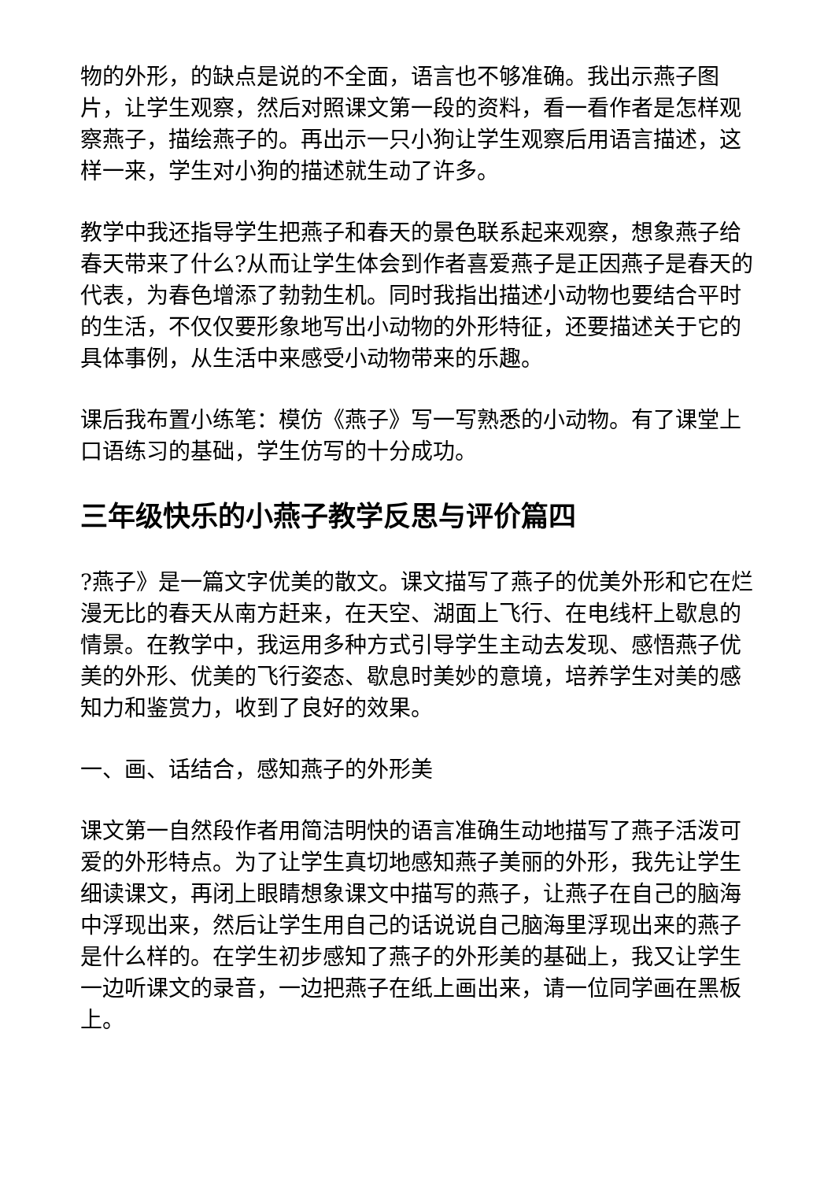物的外形，的缺点是说的不全面，语言也不够准确。我出示燕子图片，让学生观察，然后对照课文第一段的资料，看一看作者是怎样观察燕子，描绘燕子的。再出示一只小狗让学生观察后用语言描述，这样一来，学生对小狗的描述就生动了许多。
教学中我还指导学生把燕子和春天的景色联系起来观察，想象燕子给春天带来了什么?从而让学生体会到作者喜爱燕子是正因燕子是春天的代表，为春色增添了勃勃生机。同时我指出描述小动物也要结合平时的生活，不仅仅要形象地写出小动物的外形特征，还要描述关于它的具体事例，从生活中来感受小动物带来的乐趣。
课后我布置小练笔：模仿《燕子》写一写熟悉的小动物。有了课堂上口语练习的基础，学生仿写的十分成功。
三年级快乐的小燕子教学反思与评价篇四
?燕子》是一篇文字优美的散文。课文描写了燕子的优美外形和它在烂漫无比的春天从南方赶来，在天空、湖面上飞行、在电线杆上歇息的情景。在教学中，我运用多种方式引导学生主动去发现、感悟燕子优美的外形、优美的飞行姿态、歇息时美妙的意境，培养学生对美的感知力和鉴赏力，收到了良好的效果。
一、画、话结合，感知燕子的外形美
课文第一自然段作者用简洁明快的语言准确生动地描写了燕子活泼可爱的外形特点。为了让学生真切地感知燕子美丽的外形，我先让学生细读课文，再闭上眼睛想象课文中描写的燕子，让燕子在自己的脑海中浮现出来，然后让学生用自己的话说说自己脑海里浮现出来的燕子是什么样的。在学生初步感知了燕子的外形美的基础上，我又让学生一边听课文的录音，一边把燕子在纸上画出来，请一位同学画在黑板上。